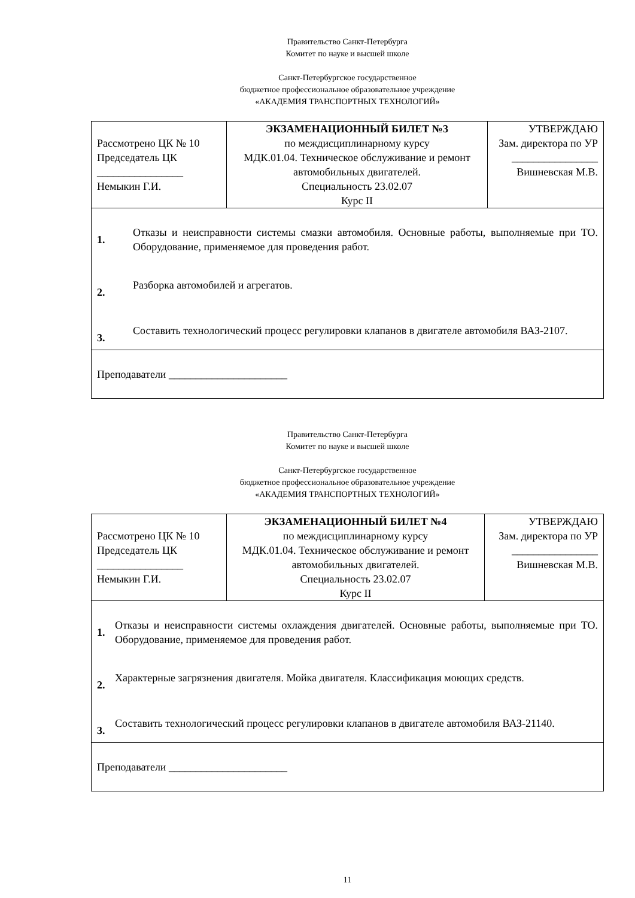Правительство Санкт-Петербурга
Комитет по науке и высшей школе
Санкт-Петербургское государственное
бюджетное профессиональное образовательное учреждение
«АКАДЕМИЯ ТРАНСПОРТНЫХ ТЕХНОЛОГИЙ»
| Рассмотрено ЦК № 10 Председатель ЦК ________________ Немыкин Г.И. | ЭКЗАМЕНАЦИОННЫЙ БИЛЕТ №3 по междисциплинарному курсу МДК.01.04. Техническое обслуживание и ремонт автомобильных двигателей. Специальность 23.02.07 Курс II | УТВЕРЖДАЮ Зам. директора по УР ________________ Вишневская М.В. |
| 1. Отказы и неисправности системы смазки автомобиля. Основные работы, выполняемые при ТО. Оборудование, применяемое для проведения работ. 2. Разборка автомобилей и агрегатов. 3. Составить технологический процесс регулировки клапанов в двигателе автомобиля ВАЗ-2107. | | |
| Преподаватели ______________________ | | |
Правительство Санкт-Петербурга
Комитет по науке и высшей школе
Санкт-Петербургское государственное
бюджетное профессиональное образовательное учреждение
«АКАДЕМИЯ ТРАНСПОРТНЫХ ТЕХНОЛОГИЙ»
| Рассмотрено ЦК № 10 Председатель ЦК ________________ Немыкин Г.И. | ЭКЗАМЕНАЦИОННЫЙ БИЛЕТ №4 по междисциплинарному курсу МДК.01.04. Техническое обслуживание и ремонт автомобильных двигателей. Специальность 23.02.07 Курс II | УТВЕРЖДАЮ Зам. директора по УР ________________ Вишневская М.В. |
| 1. Отказы и неисправности системы охлаждения двигателей. Основные работы, выполняемые при ТО. Оборудование, применяемое для проведения работ. 2. Характерные загрязнения двигателя. Мойка двигателя. Классификация моющих средств. 3. Составить технологический процесс регулировки клапанов в двигателе автомобиля ВАЗ-21140. | | |
| Преподаватели ______________________ | | |
11